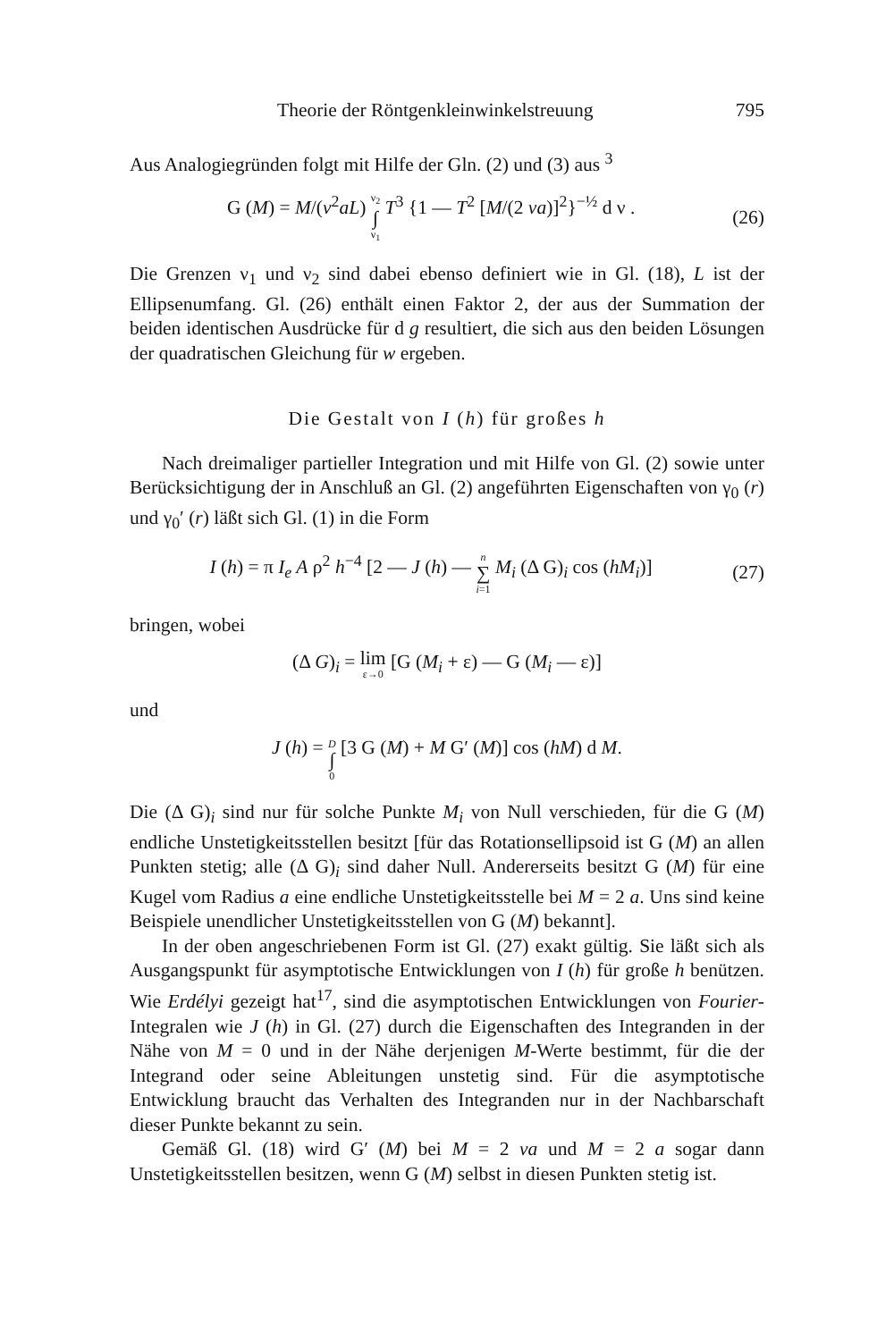Theorie der Röntgenkleinwinkelstreuung 795
Aus Analogiegründen folgt mit Hilfe der Gln. (2) und (3) aus <sup>3</sup>
G (M) = M/(v<sup>2</sup>aL) ν<sub>2</sub> ∫ ν<sub>1</sub> T<sup>3</sup> {1 — T<sup>2</sup> [M/(2 va)]<sup>2</sup>}<sup>−½</sup> d ν . (26)
Die Grenzen ν<sub>1</sub> und ν<sub>2</sub> sind dabei ebenso definiert wie in Gl. (18), L ist der Ellipsenumfang. Gl. (26) enthält einen Faktor 2, der aus der Summation der beiden identischen Ausdrücke für d g resultiert, die sich aus den beiden Lösungen der quadratischen Gleichung für w ergeben.
Die Gestalt von I (h) für großes h
Nach dreimaliger partieller Integration und mit Hilfe von Gl. (2) sowie unter Berücksichtigung der in Anschluß an Gl. (2) angeführten Eigenschaften von γ<sub>0</sub> (r) und γ<sub>0</sub>′ (r) läßt sich Gl. (1) in die Form
I (h) = π I<sub>e</sub> A ρ<sup>2</sup> h<sup>−4</sup> [2 — J (h) — n ∑ i=1 M<sub>i</sub> (Δ G)<sub>i</sub> cos (hM<sub>i</sub>)] (27)
bringen, wobei
(Δ G)<sub>i</sub> = lim ε→0 [G (M<sub>i</sub> + ε) — G (M<sub>i</sub> — ε)]
und
J (h) = D ∫ 0 [3 G (M) + M G′ (M)] cos (hM) d M.
Die (Δ G)<sub>i</sub> sind nur für solche Punkte M<sub>i</sub> von Null verschieden, für die G (M) endliche Unstetigkeitsstellen besitzt [für das Rotationsellipsoid ist G (M) an allen Punkten stetig; alle (Δ G)<sub>i</sub> sind daher Null. Andererseits besitzt G (M) für eine Kugel vom Radius a eine endliche Unstetigkeitsstelle bei M = 2 a. Uns sind keine Beispiele unendlicher Unstetigkeitsstellen von G (M) bekannt].
In der oben angeschriebenen Form ist Gl. (27) exakt gültig. Sie läßt sich als Ausgangspunkt für asymptotische Entwicklungen von I (h) für große h benützen. Wie Erdélyi gezeigt hat<sup>17</sup>, sind die asymptotischen Entwicklungen von Fourier-Integralen wie J (h) in Gl. (27) durch die Eigenschaften des Integranden in der Nähe von M = 0 und in der Nähe derjenigen M-Werte bestimmt, für die der Integrand oder seine Ableitungen unstetig sind. Für die asymptotische Entwicklung braucht das Verhalten des Integranden nur in der Nachbarschaft dieser Punkte bekannt zu sein.
Gemäß Gl. (18) wird G′ (M) bei M = 2 va und M = 2 a sogar dann Unstetigkeitsstellen besitzen, wenn G (M) selbst in diesen Punkten stetig ist.